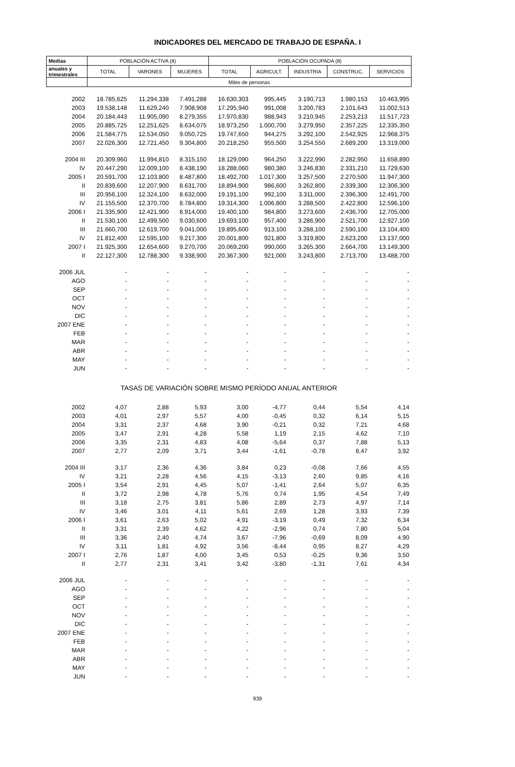INDICADORES DEL MERCADO DE TRABAJO DE ESPAÑA. I
| Medias | POBLACIÓN ACTIVA (8) | | | POBLACIÓN OCUPADA (8) | | | | |
| --- | --- | --- | --- | --- | --- | --- | --- | --- |
| anuales y trimestrales | TOTAL | VARONES | MUJERES | TOTAL | AGRICULT. | INDUSTRIA | CONSTRUC. | SERVICIOS |
| | Miles de personas | | | | | | | |
| 2002 | 18.785,625 | 11.294,338 | 7.491,288 | 16.630,303 | 995,445 | 3.190,713 | 1.980,153 | 10.463,995 |
| 2003 | 19.538,148 | 11.629,240 | 7.908,908 | 17.295,940 | 991,008 | 3.200,783 | 2.101,643 | 11.002,513 |
| 2004 | 20.184,443 | 11.905,090 | 8.279,355 | 17.970,830 | 988,943 | 3.210,945 | 2.253,213 | 11.517,723 |
| 2005 | 20.885,725 | 12.251,625 | 8.634,075 | 18.973,250 | 1.000,700 | 3.279,950 | 2.357,225 | 12.335,350 |
| 2006 | 21.584,775 | 12.534,050 | 9.050,725 | 19.747,650 | 944,275 | 3.292,100 | 2.542,925 | 12.968,375 |
| 2007 | 22.026,300 | 12.721,450 | 9.304,800 | 20.218,250 | 955,500 | 3.254,550 | 2.689,200 | 13.319,000 |
| 2004 III | 20.309,960 | 11.994,810 | 8.315,150 | 18.129,090 | 964,250 | 3.222,990 | 2.282,950 | 11.658,890 |
| IV | 20.447,290 | 12.009,100 | 8.438,190 | 18.288,060 | 980,380 | 3.246,830 | 2.331,210 | 11.729,630 |
| 2005 I | 20.591,700 | 12.103,800 | 8.487,800 | 18.492,700 | 1.017,300 | 3.257,500 | 2.270,500 | 11.947,300 |
| II | 20.839,600 | 12.207,900 | 8.631,700 | 18.894,900 | 986,600 | 3.262,800 | 2.339,300 | 12.306,300 |
| III | 20.956,100 | 12.324,100 | 8.632,000 | 19.191,100 | 992,100 | 3.311,000 | 2.396,300 | 12.491,700 |
| IV | 21.155,500 | 12.370,700 | 8.784,800 | 19.314,300 | 1.006,800 | 3.288,500 | 2.422,800 | 12.596,100 |
| 2006 I | 21.335,900 | 12.421,900 | 8.914,000 | 19.400,100 | 984,800 | 3.273,600 | 2.436,700 | 12.705,000 |
| II | 21.530,100 | 12.499,500 | 9.030,600 | 19.693,100 | 957,400 | 3.286,900 | 2.521,700 | 12.927,100 |
| III | 21.660,700 | 12.619,700 | 9.041,000 | 19.895,600 | 913,100 | 3.288,100 | 2.590,100 | 13.104,400 |
| IV | 21.812,400 | 12.595,100 | 9.217,300 | 20.001,800 | 921,800 | 3.319,800 | 2.623,200 | 13.137,000 |
| 2007 I | 21.925,300 | 12.654,600 | 9.270,700 | 20.069,200 | 990,000 | 3.265,300 | 2.664,700 | 13.149,300 |
| II | 22.127,300 | 12.788,300 | 9.338,900 | 20.367,300 | 921,000 | 3.243,800 | 2.713,700 | 13.488,700 |
| 2006 JUL | - | - | - | - | - | - | - | - |
| AGO | - | - | - | - | - | - | - | - |
| SEP | - | - | - | - | - | - | - | - |
| OCT | - | - | - | - | - | - | - | - |
| NOV | - | - | - | - | - | - | - | - |
| DIC | - | - | - | - | - | - | - | - |
| 2007 ENE | - | - | - | - | - | - | - | - |
| FEB | - | - | - | - | - | - | - | - |
| MAR | - | - | - | - | - | - | - | - |
| ABR | - | - | - | - | - | - | - | - |
| MAY | - | - | - | - | - | - | - | - |
| JUN | - | - | - | - | - | - | - | - |
| TASAS DE VARIACIÓN SOBRE MISMO PERÍODO ANUAL ANTERIOR | | | | | | | | |
| 2002 | 4,07 | 2,88 | 5,93 | 3,00 | -4,77 | 0,44 | 5,54 | 4,14 |
| 2003 | 4,01 | 2,97 | 5,57 | 4,00 | -0,45 | 0,32 | 6,14 | 5,15 |
| 2004 | 3,31 | 2,37 | 4,68 | 3,90 | -0,21 | 0,32 | 7,21 | 4,68 |
| 2005 | 3,47 | 2,91 | 4,28 | 5,58 | 1,19 | 2,15 | 4,62 | 7,10 |
| 2006 | 3,35 | 2,31 | 4,83 | 4,08 | -5,64 | 0,37 | 7,88 | 5,13 |
| 2007 | 2,77 | 2,09 | 3,71 | 3,44 | -1,61 | -0,78 | 8,47 | 3,92 |
| 2004 III | 3,17 | 2,36 | 4,36 | 3,84 | 0,23 | -0,08 | 7,66 | 4,55 |
| IV | 3,21 | 2,28 | 4,56 | 4,15 | -3,13 | 2,60 | 9,85 | 4,16 |
| 2005 I | 3,54 | 2,91 | 4,45 | 5,07 | -1,41 | 2,64 | 5,07 | 6,35 |
| II | 3,72 | 2,98 | 4,78 | 5,76 | 0,74 | 1,95 | 4,54 | 7,49 |
| III | 3,18 | 2,75 | 3,81 | 5,86 | 2,89 | 2,73 | 4,97 | 7,14 |
| IV | 3,46 | 3,01 | 4,11 | 5,61 | 2,69 | 1,28 | 3,93 | 7,39 |
| 2006 I | 3,61 | 2,63 | 5,02 | 4,91 | -3,19 | 0,49 | 7,32 | 6,34 |
| II | 3,31 | 2,39 | 4,62 | 4,22 | -2,96 | 0,74 | 7,80 | 5,04 |
| III | 3,36 | 2,40 | 4,74 | 3,67 | -7,96 | -0,69 | 8,09 | 4,90 |
| IV | 3,11 | 1,81 | 4,92 | 3,56 | -8,44 | 0,95 | 8,27 | 4,29 |
| 2007 I | 2,76 | 1,87 | 4,00 | 3,45 | 0,53 | -0,25 | 9,36 | 3,50 |
| II | 2,77 | 2,31 | 3,41 | 3,42 | -3,80 | -1,31 | 7,61 | 4,34 |
| 2006 JUL | - | - | - | - | - | - | - | - |
| AGO | - | - | - | - | - | - | - | - |
| SEP | - | - | - | - | - | - | - | - |
| OCT | - | - | - | - | - | - | - | - |
| NOV | - | - | - | - | - | - | - | - |
| DIC | - | - | - | - | - | - | - | - |
| 2007 ENE | - | - | - | - | - | - | - | - |
| FEB | - | - | - | - | - | - | - | - |
| MAR | - | - | - | - | - | - | - | - |
| ABR | - | - | - | - | - | - | - | - |
| MAY | - | - | - | - | - | - | - | - |
| JUN | - | - | - | - | - | - | - | - |
939